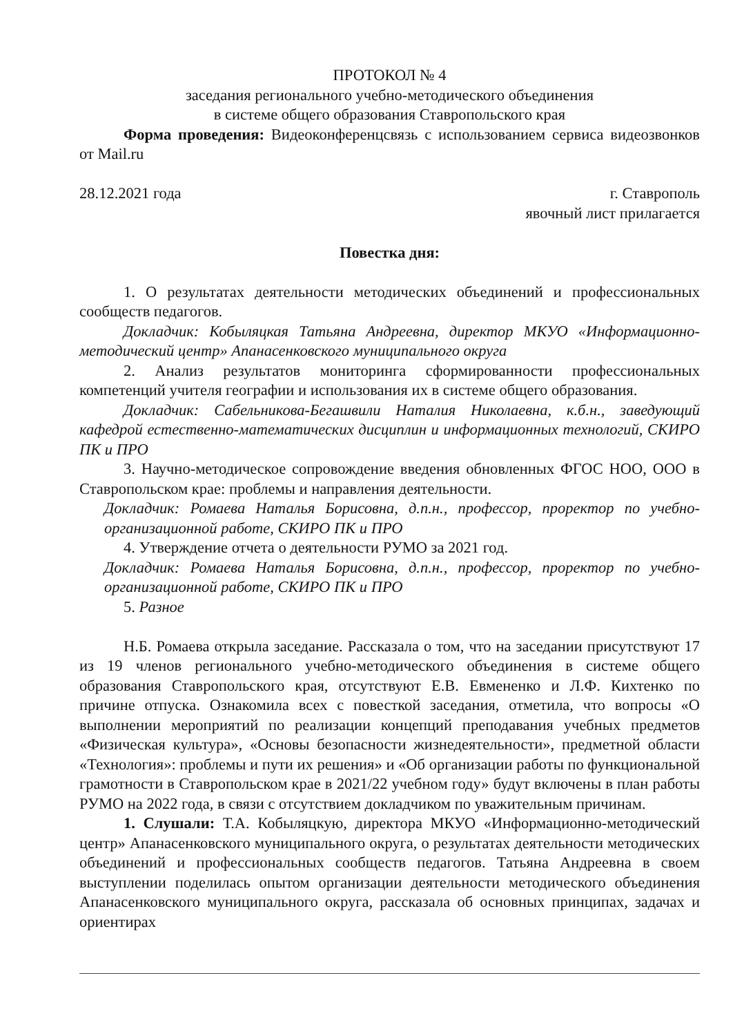ПРОТОКОЛ № 4
заседания регионального учебно-методического объединения
в системе общего образования Ставропольского края
Форма проведения: Видеоконференцсвязь с использованием сервиса видеозвонков от Mail.ru
28.12.2021 года г. Ставрополь
явочный лист прилагается
Повестка дня:
1. О результатах деятельности методических объединений и профессиональных сообществ педагогов.
Докладчик: Кобыляцкая Татьяна Андреевна, директор МКУО «Информационно-методический центр» Апанасенковского муниципального округа
2. Анализ результатов мониторинга сформированности профессиональных компетенций учителя географии и использования их в системе общего образования.
Докладчик: Сабельникова-Бегашвили Наталия Николаевна, к.б.н., заведующий кафедрой естественно-математических дисциплин и информационных технологий, СКИРО ПК и ПРО
3. Научно-методическое сопровождение введения обновленных ФГОС НОО, ООО в Ставропольском крае: проблемы и направления деятельности.
Докладчик: Ромаева Наталья Борисовна, д.п.н., профессор, проректор по учебно-организационной работе, СКИРО ПК и ПРО
4. Утверждение отчета о деятельности РУМО за 2021 год.
Докладчик: Ромаева Наталья Борисовна, д.п.н., профессор, проректор по учебно-организационной работе, СКИРО ПК и ПРО
5. Разное
Н.Б. Ромаева открыла заседание. Рассказала о том, что на заседании присутствуют 17 из 19 членов регионального учебно-методического объединения в системе общего образования Ставропольского края, отсутствуют Е.В. Евмененко и Л.Ф. Кихтенко по причине отпуска. Ознакомила всех с повесткой заседания, отметила, что вопросы «О выполнении мероприятий по реализации концепций преподавания учебных предметов «Физическая культура», «Основы безопасности жизнедеятельности», предметной области «Технология»: проблемы и пути их решения» и «Об организации работы по функциональной грамотности в Ставропольском крае в 2021/22 учебном году» будут включены в план работы РУМО на 2022 года, в связи с отсутствием докладчиком по уважительным причинам.
1. Слушали: Т.А. Кобыляцкую, директора МКУО «Информационно-методический центр» Апанасенковского муниципального округа, о результатах деятельности методических объединений и профессиональных сообществ педагогов. Татьяна Андреевна в своем выступлении поделилась опытом организации деятельности методического объединения Апанасенковского муниципального округа, рассказала об основных принципах, задачах и ориентирах